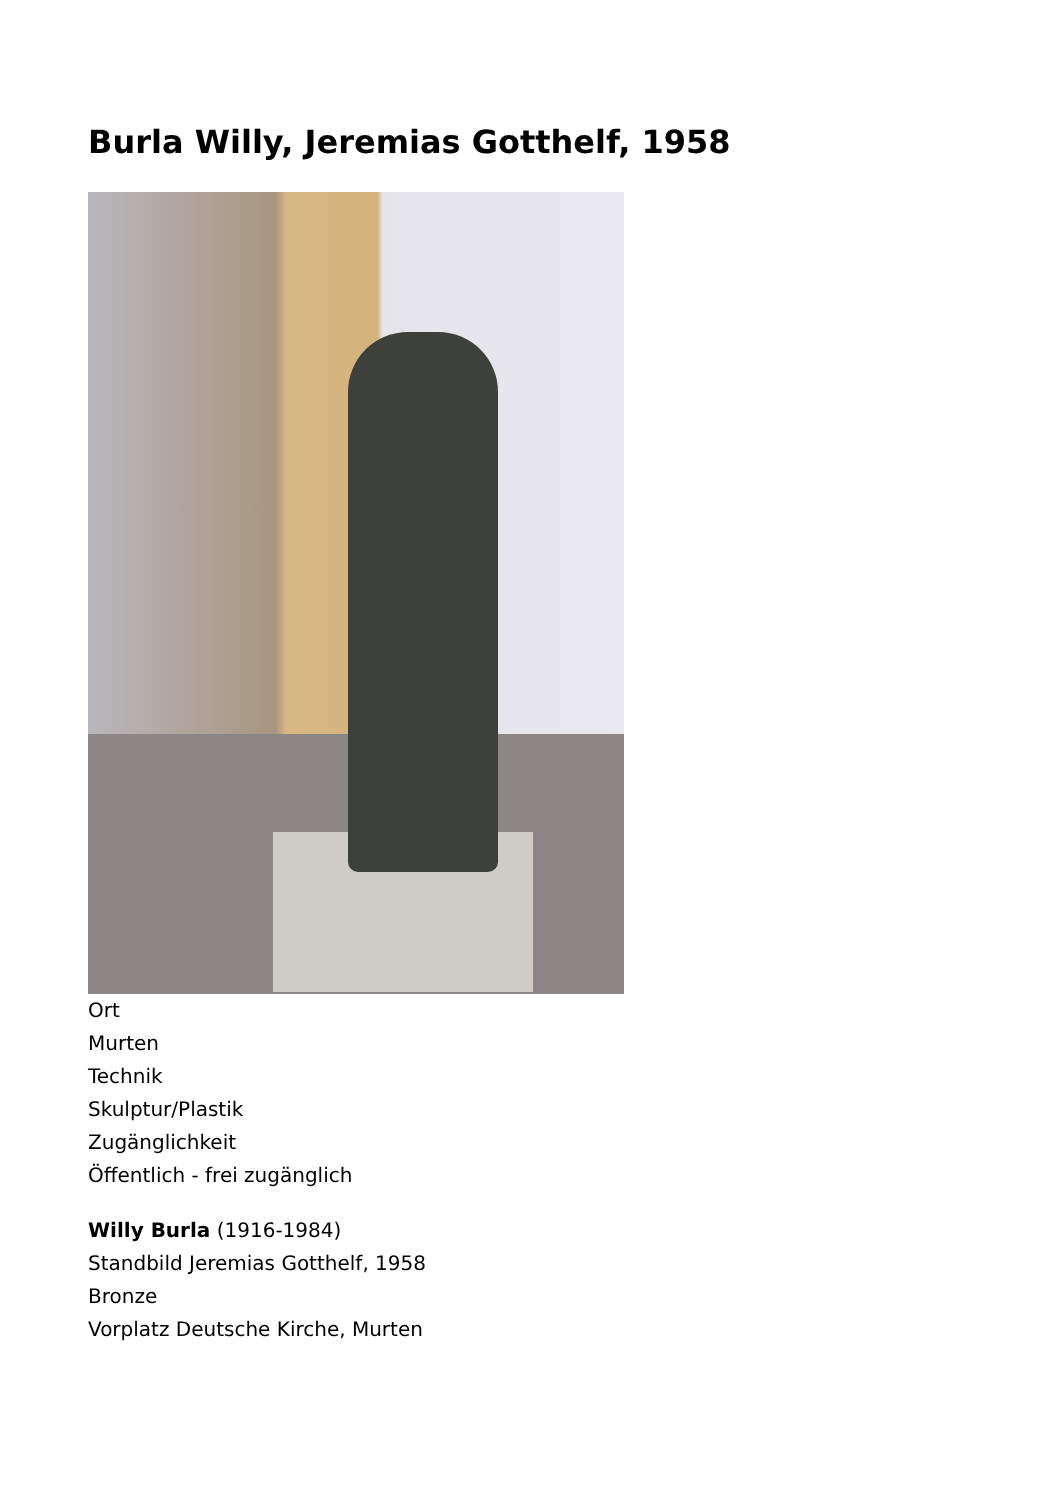Burla Willy, Jeremias Gotthelf, 1958
Ort
Murten
Technik
Skulptur/Plastik
Zugänglichkeit
Öffentlich - frei zugänglich
Willy Burla (1916-1984)
Standbild Jeremias Gotthelf, 1958
Bronze
Vorplatz Deutsche Kirche, Murten